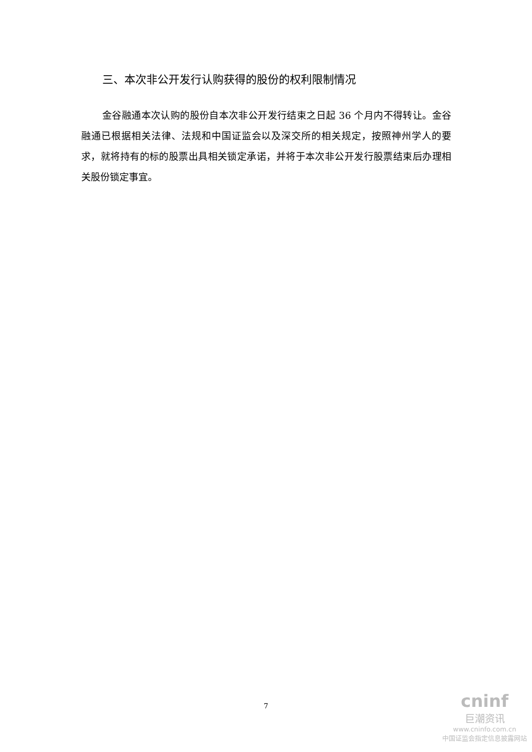三、本次非公开发行认购获得的股份的权利限制情况
金谷融通本次认购的股份自本次非公开发行结束之日起 36 个月内不得转让。金谷融通已根据相关法律、法规和中国证监会以及深交所的相关规定，按照神州学人的要求，就将持有的标的股票出具相关锁定承诺，并将于本次非公开发行股票结束后办理相关股份锁定事宜。
7
cninf
巨潮资讯
www.cninfo.com.cn
中国证监会指定信息披露网站